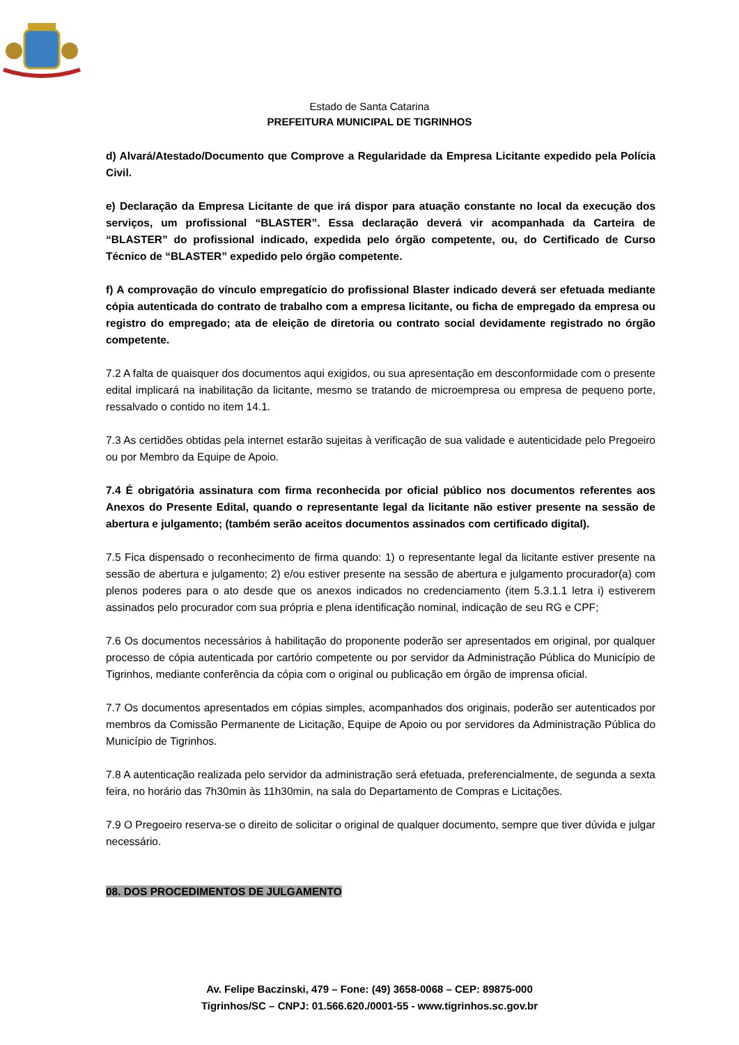Estado de Santa Catarina
PREFEITURA MUNICIPAL DE TIGRINHOS
d) Alvará/Atestado/Documento que Comprove a Regularidade da Empresa Licitante expedido pela Polícia Civil.
e) Declaração da Empresa Licitante de que irá dispor para atuação constante no local da execução dos serviços, um profissional “BLASTER”. Essa declaração deverá vir acompanhada da Carteira de “BLASTER” do profissional indicado, expedida pelo órgão competente, ou, do Certificado de Curso Técnico de “BLASTER” expedido pelo órgão competente.
f) A comprovação do vínculo empregatício do profissional Blaster indicado deverá ser efetuada mediante cópia autenticada do contrato de trabalho com a empresa licitante, ou ficha de empregado da empresa ou registro do empregado; ata de eleição de diretoria ou contrato social devidamente registrado no órgão competente.
7.2 A falta de quaisquer dos documentos aqui exigidos, ou sua apresentação em desconformidade com o presente edital implicará na inabilitação da licitante, mesmo se tratando de microempresa ou empresa de pequeno porte, ressalvado o contido no item 14.1.
7.3 As certidões obtidas pela internet estarão sujeitas à verificação de sua validade e autenticidade pelo Pregoeiro ou por Membro da Equipe de Apoio.
7.4 É obrigatória assinatura com firma reconhecida por oficial público nos documentos referentes aos Anexos do Presente Edital, quando o representante legal da licitante não estiver presente na sessão de abertura e julgamento; (também serão aceitos documentos assinados com certificado digital).
7.5 Fica dispensado o reconhecimento de firma quando: 1) o representante legal da licitante estiver presente na sessão de abertura e julgamento; 2) e/ou estiver presente na sessão de abertura e julgamento procurador(a) com plenos poderes para o ato desde que os anexos indicados no credenciamento (item 5.3.1.1 letra i) estiverem assinados pelo procurador com sua própria e plena identificação nominal, indicação de seu RG e CPF;
7.6 Os documentos necessários à habilitação do proponente poderão ser apresentados em original, por qualquer processo de cópia autenticada por cartório competente ou por servidor da Administração Pública do Município de Tigrinhos, mediante conferência da cópia com o original ou publicação em órgão de imprensa oficial.
7.7 Os documentos apresentados em cópias simples, acompanhados dos originais, poderão ser autenticados por membros da Comissão Permanente de Licitação, Equipe de Apoio ou por servidores da Administração Pública do Município de Tigrinhos.
7.8 A autenticação realizada pelo servidor da administração será efetuada, preferencialmente, de segunda a sexta feira, no horário das 7h30min às 11h30min, na sala do Departamento de Compras e Licitações.
7.9 O Pregoeiro reserva-se o direito de solicitar o original de qualquer documento, sempre que tiver dúvida e julgar necessário.
08. DOS PROCEDIMENTOS DE JULGAMENTO
Av. Felipe Baczinski, 479 – Fone: (49) 3658-0068 – CEP: 89875-000
Tigrinhos/SC – CNPJ: 01.566.620./0001-55 - www.tigrinhos.sc.gov.br